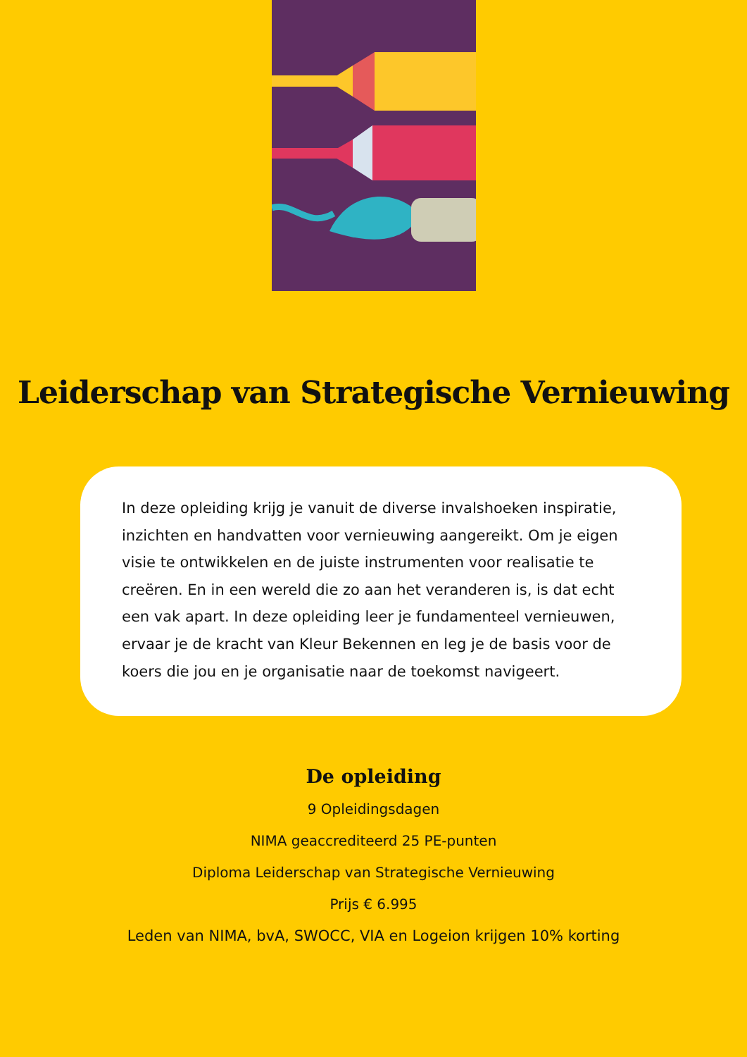Leiderschap van Strategische Vernieuwing
In deze opleiding krijg je vanuit de diverse invalshoeken inspiratie, inzichten en handvatten voor vernieuwing aangereikt. Om je eigen visie te ontwikkelen en de juiste instrumenten voor realisatie te creëren. En in een wereld die zo aan het veranderen is, is dat echt een vak apart. In deze opleiding leer je fundamenteel vernieuwen, ervaar je de kracht van Kleur Bekennen en leg je de basis voor de koers die jou en je organisatie naar de toekomst navigeert.
De opleiding
9 Opleidingsdagen
NIMA geaccrediteerd 25 PE-punten
Diploma Leiderschap van Strategische Vernieuwing
Prijs € 6.995
Leden van NIMA, bvA, SWOCC, VIA en Logeion krijgen 10% korting